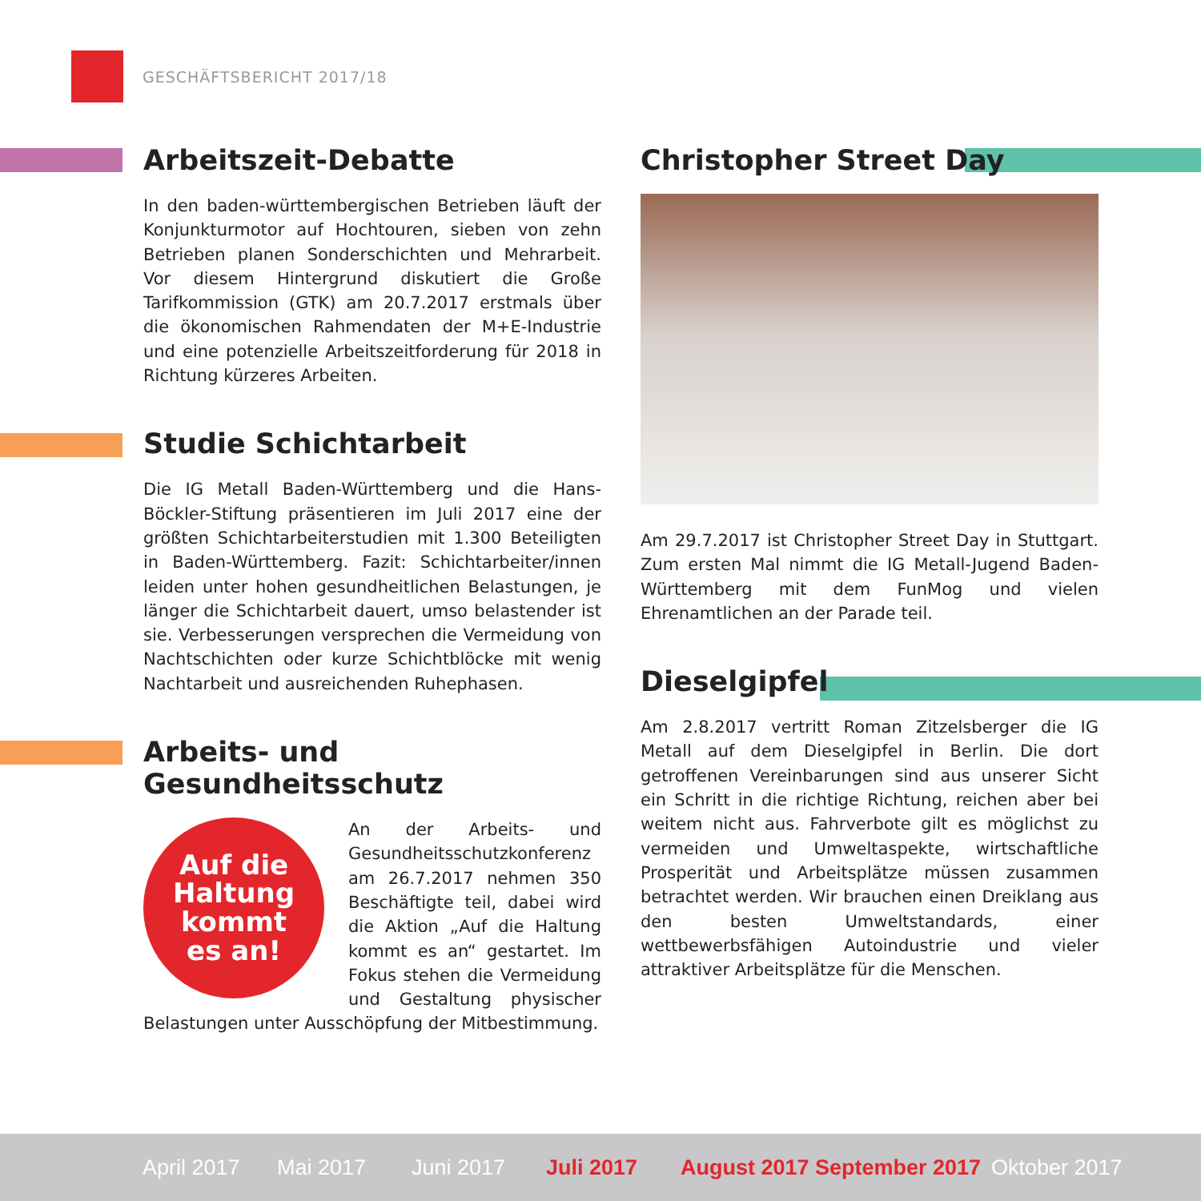GESCHÄFTSBERICHT 2017/18
Arbeitszeit-Debatte
In den baden-württembergischen Betrieben läuft der Konjunkturmotor auf Hochtouren, sieben von zehn Betrieben planen Sonderschichten und Mehrarbeit. Vor diesem Hintergrund diskutiert die Große Tarifkommission (GTK) am 20.7.2017 erstmals über die ökonomischen Rahmendaten der M+E-Industrie und eine potenzielle Arbeitszeitforderung für 2018 in Richtung kürzeres Arbeiten.
Studie Schichtarbeit
Die IG Metall Baden-Württemberg und die Hans-Böckler-Stiftung präsentieren im Juli 2017 eine der größten Schichtarbeiterstudien mit 1.300 Beteiligten in Baden-Württemberg. Fazit: Schichtarbeiter/innen leiden unter hohen gesundheitlichen Belastungen, je länger die Schichtarbeit dauert, umso belastender ist sie. Verbesserungen versprechen die Vermeidung von Nachtschichten oder kurze Schichtblöcke mit wenig Nachtarbeit und ausreichenden Ruhephasen.
Arbeits- und Gesundheitsschutz
Auf die
Haltung
kommt
es an!
An der Arbeits- und Gesundheitsschutzkonferenz am 26.7.2017 nehmen 350 Beschäftigte teil, dabei wird die Aktion „Auf die Haltung kommt es an“ gestartet. Im Fokus stehen die Vermeidung und Gestaltung physischer Belastungen unter Ausschöpfung der Mitbestimmung.
Christopher Street Day
Am 29.7.2017 ist Christopher Street Day in Stuttgart. Zum ersten Mal nimmt die IG Metall-Jugend Baden-Württemberg mit dem FunMog und vielen Ehrenamtlichen an der Parade teil.
Dieselgipfel
Am 2.8.2017 vertritt Roman Zitzelsberger die IG Metall auf dem Dieselgipfel in Berlin. Die dort getroffenen Vereinbarungen sind aus unserer Sicht ein Schritt in die richtige Richtung, reichen aber bei weitem nicht aus. Fahrverbote gilt es möglichst zu vermeiden und Umweltaspekte, wirtschaftliche Prosperität und Arbeitsplätze müssen zusammen betrachtet werden. Wir brauchen einen Dreiklang aus den besten Umweltstandards, einer wettbewerbsfähigen Autoindustrie und vieler attraktiver Arbeitsplätze für die Menschen.
April 2017 Mai 2017 Juni 2017 Juli 2017 August 2017 September 2017 Oktober 2017